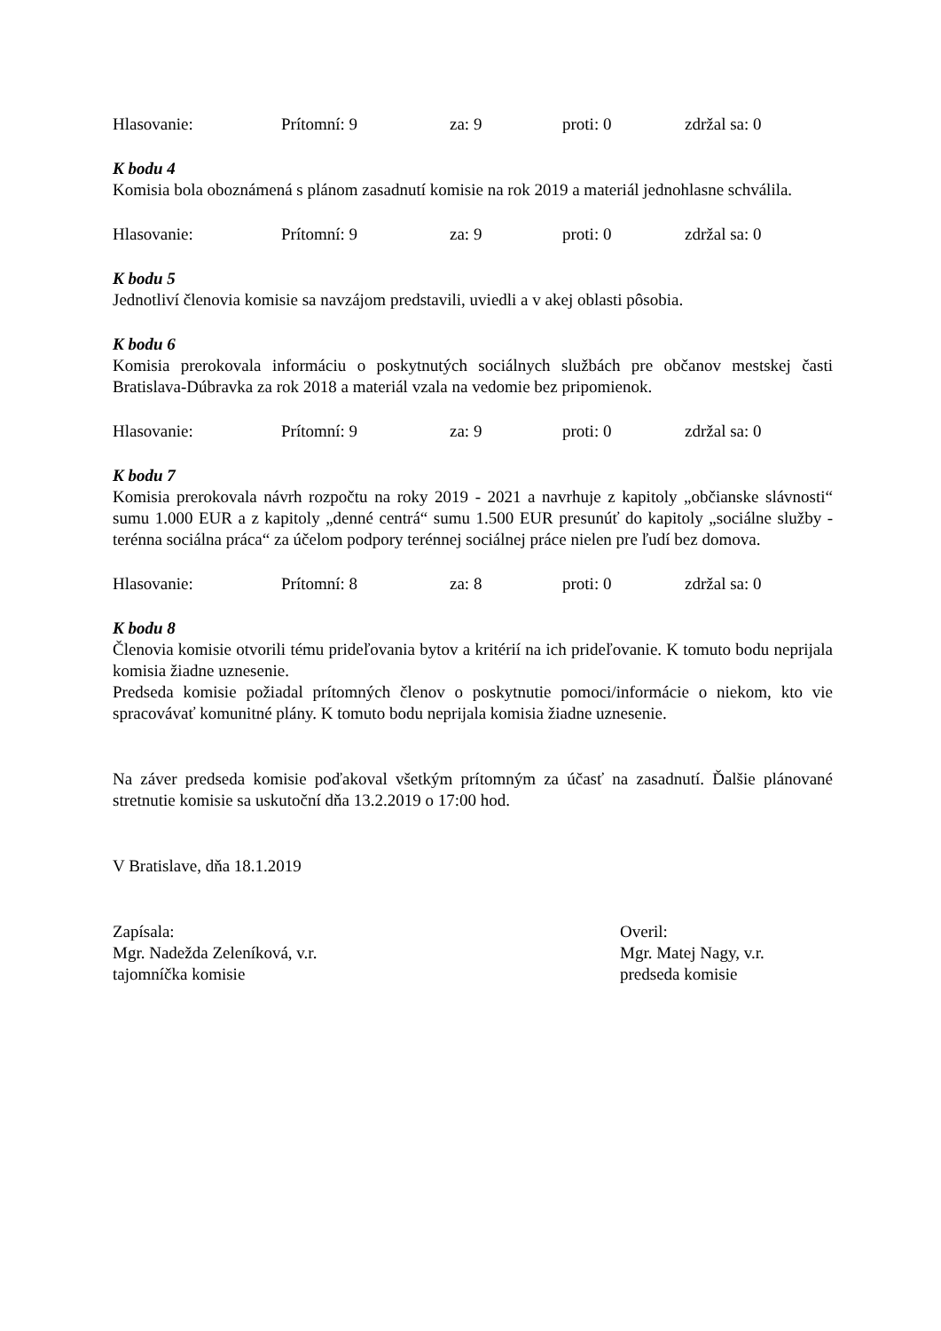Hlasovanie: Prítomní: 9 za: 9 proti: 0 zdržal sa: 0
K bodu 4
Komisia bola oboznámená s plánom zasadnutí komisie na rok 2019 a materiál jednohlasne schválila.
Hlasovanie: Prítomní: 9 za: 9 proti: 0 zdržal sa: 0
K bodu 5
Jednotliví členovia komisie sa navzájom predstavili, uviedli a v akej oblasti pôsobia.
K bodu 6
Komisia prerokovala informáciu o poskytnutých sociálnych službách pre občanov mestskej časti Bratislava-Dúbravka za rok 2018 a materiál vzala na vedomie bez pripomienok.
Hlasovanie: Prítomní: 9 za: 9 proti: 0 zdržal sa: 0
K bodu 7
Komisia prerokovala návrh rozpočtu na roky 2019 - 2021 a navrhuje z kapitoly „občianske slávnosti“ sumu 1.000 EUR a z kapitoly „denné centrá“ sumu 1.500 EUR presunúť do kapitoly „sociálne služby - terénna sociálna práca“ za účelom podpory terénnej sociálnej práce nielen pre ľudí bez domova.
Hlasovanie: Prítomní: 8 za: 8 proti: 0 zdržal sa: 0
K bodu 8
Členovia komisie otvorili tému prideľovania bytov a kritérií na ich prideľovanie. K tomuto bodu neprijala komisia žiadne uznesenie.
Predseda komisie požiadal prítomných členov o poskytnutie pomoci/informácie o niekom, kto vie spracovávať komunitné plány. K tomuto bodu neprijala komisia žiadne uznesenie.
Na záver predseda komisie poďakoval všetkým prítomným za účasť na zasadnutí. Ďalšie plánované stretnutie komisie sa uskutoční dňa 13.2.2019 o 17:00 hod.
V Bratislave, dňa 18.1.2019
Zapísala:
Mgr. Nadežda Zeleníková, v.r.
tajomníčka komisie
Overil:
Mgr. Matej Nagy, v.r.
predseda komisie